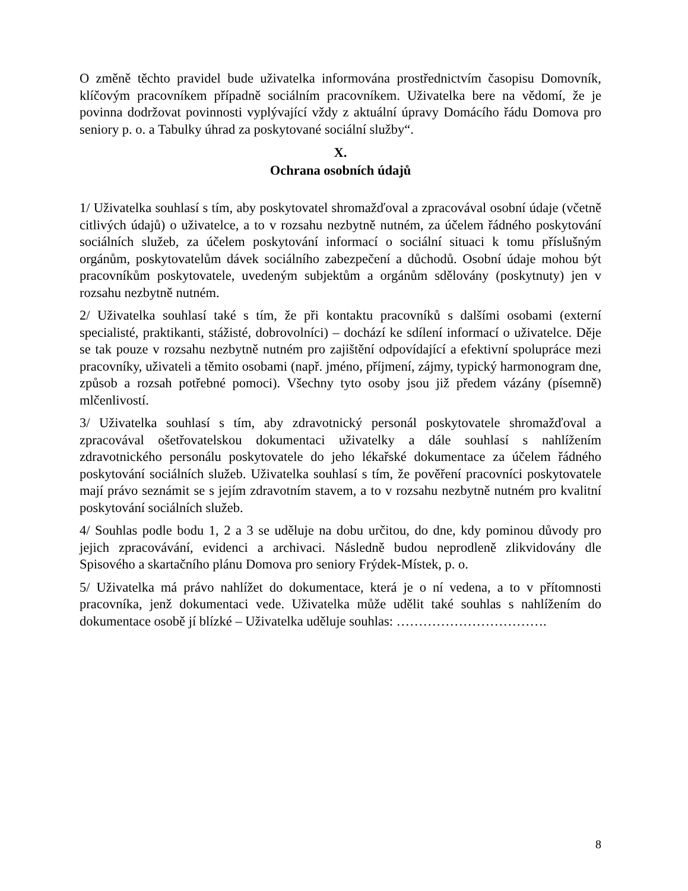O změně těchto pravidel bude uživatelka informována prostřednictvím časopisu Domovník, klíčovým pracovníkem případně sociálním pracovníkem. Uživatelka bere na vědomí, že je povinna dodržovat povinnosti vyplývající vždy z aktuální úpravy Domácího řádu Domova pro seniory p. o. a Tabulky úhrad za poskytované sociální služby“.
X.
Ochrana osobních údajů
1/ Uživatelka souhlasí s tím, aby poskytovatel shromažďoval a zpracovával osobní údaje (včetně citlivých údajů) o uživatelce, a to v rozsahu nezbytně nutném, za účelem řádného poskytování sociálních služeb, za účelem poskytování informací o sociální situaci k tomu příslušným orgánům, poskytovatelům dávek sociálního zabezpečení a důchodů. Osobní údaje mohou být pracovníkům poskytovatele, uvedeným subjektům a orgánům sdělovány (poskytnuty) jen v rozsahu nezbytně nutném.
2/ Uživatelka souhlasí také s tím, že při kontaktu pracovníků s dalšími osobami (externí specialisté, praktikanti, stážisté, dobrovolníci) – dochází ke sdílení informací o uživatelce. Děje se tak pouze v rozsahu nezbytně nutném pro zajištění odpovídající a efektivní spolupráce mezi pracovníky, uživateli a těmito osobami (např. jméno, příjmení, zájmy, typický harmonogram dne, způsob a rozsah potřebné pomoci). Všechny tyto osoby jsou již předem vázány (písemně) mlčenlivostí.
3/ Uživatelka souhlasí s tím, aby zdravotnický personál poskytovatele shromažďoval a zpracovával ošetřovatelskou dokumentaci uživatelky a dále souhlasí s nahlížením zdravotnického personálu poskytovatele do jeho lékařské dokumentace za účelem řádného poskytování sociálních služeb. Uživatelka souhlasí s tím, že pověření pracovníci poskytovatele mají právo seznámit se s jejím zdravotním stavem, a to v rozsahu nezbytně nutném pro kvalitní poskytování sociálních služeb.
4/ Souhlas podle bodu 1, 2 a 3 se uděluje na dobu určitou, do dne, kdy pominou důvody pro jejich zpracovávání, evidenci a archivaci. Následně budou neprodleně zlikvidovány dle Spisového a skartačního plánu Domova pro seniory Frýdek-Místek, p. o.
5/ Uživatelka má právo nahlížet do dokumentace, která je o ní vedena, a to v přítomnosti pracovníka, jenž dokumentaci vede. Uživatelka může udělit také souhlas s nahlížením do dokumentace osobě jí blízké – Uživatelka uděluje souhlas: …………………………….
8